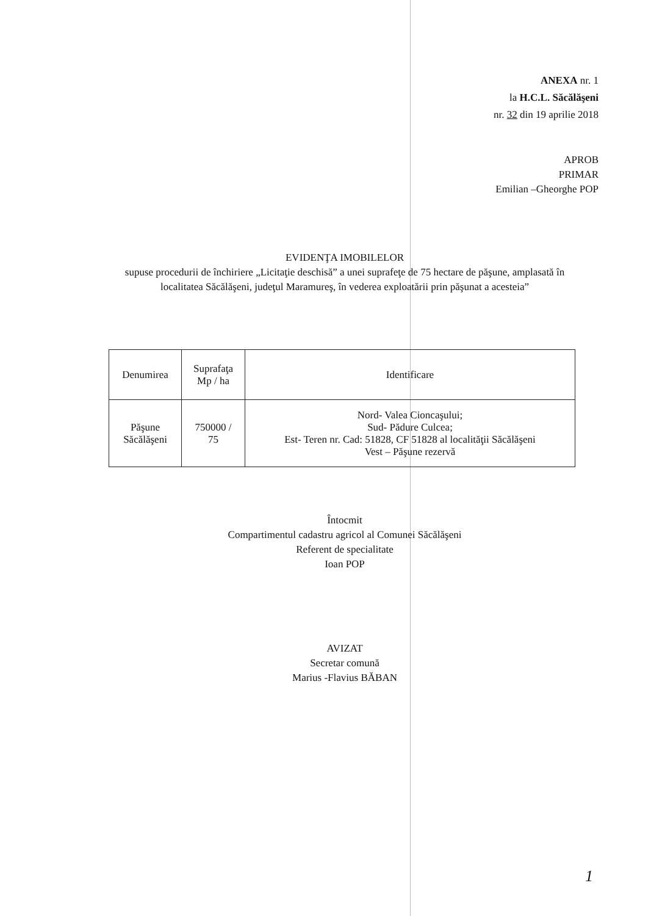ANEXA nr. 1
la H.C.L. Săcălăşeni
nr. 32 din 19 aprilie 2018
APROB
PRIMAR
Emilian –Gheorghe POP
EVIDENŢA IMOBILELOR
supuse procedurii de închiriere „Licitaţie deschisă” a unei suprafeţe de 75 hectare de păşune, amplasată în localitatea Săcălăşeni, judeţul Maramureş, în vederea exploatării prin păşunat a acesteia”
| Denumirea | Suprafaţa Mp / ha | Identificare |
| --- | --- | --- |
| Păşune Săcălăşeni | 750000 / 75 | Nord- Valea Cioncaşului; Sud- Pădure Culcea; Est- Teren nr. Cad: 51828, CF 51828 al localităţii Săcălăşeni Vest – Păşune rezervă |
Întocmit
Compartimentul cadastru agricol al Comunei Săcălăşeni
Referent de specialitate
Ioan POP
AVIZAT
Secretar comună
Marius -Flavius BĂBAN
1